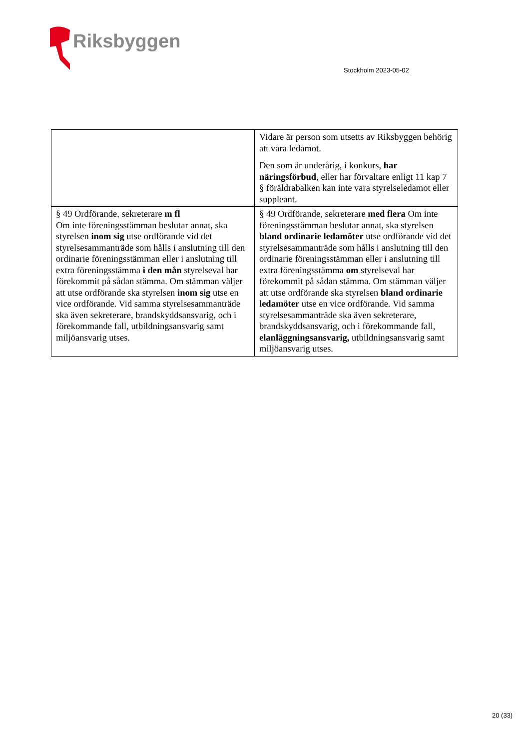Riksbyggen
Stockholm 2023-05-02
| | Vidare är person som utsetts av Riksbyggen behörig att vara ledamot. Den som är underårig, i konkurs, har näringsförbud , eller har förvaltare enligt 11 kap 7 § föräldrabalken kan inte vara styrelseledamot eller suppleant. |
| § 49 Ordförande, sekreterare m fl Om inte föreningsstämman beslutar annat, ska styrelsen inom sig utse ordförande vid det styrelsesammanträde som hålls i anslutning till den ordinarie föreningsstämman eller i anslutning till extra föreningsstämma i den mån styrelseval har förekommit på sådan stämma. Om stämman väljer att utse ordförande ska styrelsen inom sig utse en vice ordförande. Vid samma styrelsesammanträde ska även sekreterare, brandskyddsansvarig, och i förekommande fall, utbildningsansvarig samt miljöansvarig utses. | § 49 Ordförande, sekreterare med flera Om inte föreningsstämman beslutar annat, ska styrelsen bland ordinarie ledamöter utse ordförande vid det styrelsesammanträde som hålls i anslutning till den ordinarie föreningsstämman eller i anslutning till extra föreningsstämma om styrelseval har förekommit på sådan stämma. Om stämman väljer att utse ordförande ska styrelsen bland ordinarie ledamöter utse en vice ordförande. Vid samma styrelsesammanträde ska även sekreterare, brandskyddsansvarig, och i förekommande fall, elanläggningsansvarig, utbildningsansvarig samt miljöansvarig utses. |
20 (33)